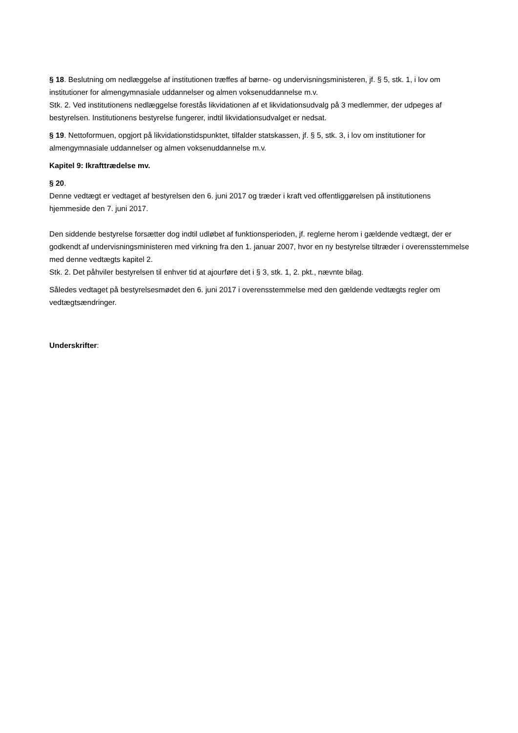§ 18. Beslutning om nedlæggelse af institutionen træffes af børne- og undervisningsministeren, jf. § 5, stk. 1, i lov om institutioner for almengymnasiale uddannelser og almen voksenuddannelse m.v.
Stk. 2. Ved institutionens nedlæggelse forestås likvidationen af et likvidationsudvalg på 3 medlemmer, der udpeges af bestyrelsen. Institutionens bestyrelse fungerer, indtil likvidationsudvalget er nedsat.
§ 19. Nettoformuen, opgjort på likvidationstidspunktet, tilfalder statskassen, jf. § 5, stk. 3, i lov om institutioner for almengymnasiale uddannelser og almen voksenuddannelse m.v.
Kapitel 9: Ikrafttrædelse mv.
§ 20.
Denne vedtægt er vedtaget af bestyrelsen den 6. juni 2017 og træder i kraft ved offentliggørelsen på institutionens hjemmeside den 7. juni 2017.
Den siddende bestyrelse forsætter dog indtil udløbet af funktionsperioden, jf. reglerne herom i gældende vedtægt, der er godkendt af undervisningsministeren med virkning fra den 1. januar 2007, hvor en ny bestyrelse tiltræder i overensstemmelse med denne vedtægts kapitel 2.
Stk. 2. Det påhviler bestyrelsen til enhver tid at ajourføre det i § 3, stk. 1, 2. pkt., nævnte bilag.
Således vedtaget på bestyrelsesmødet den 6. juni 2017 i overensstemmelse med den gældende vedtægts regler om vedtægtsændringer.
Underskrifter: